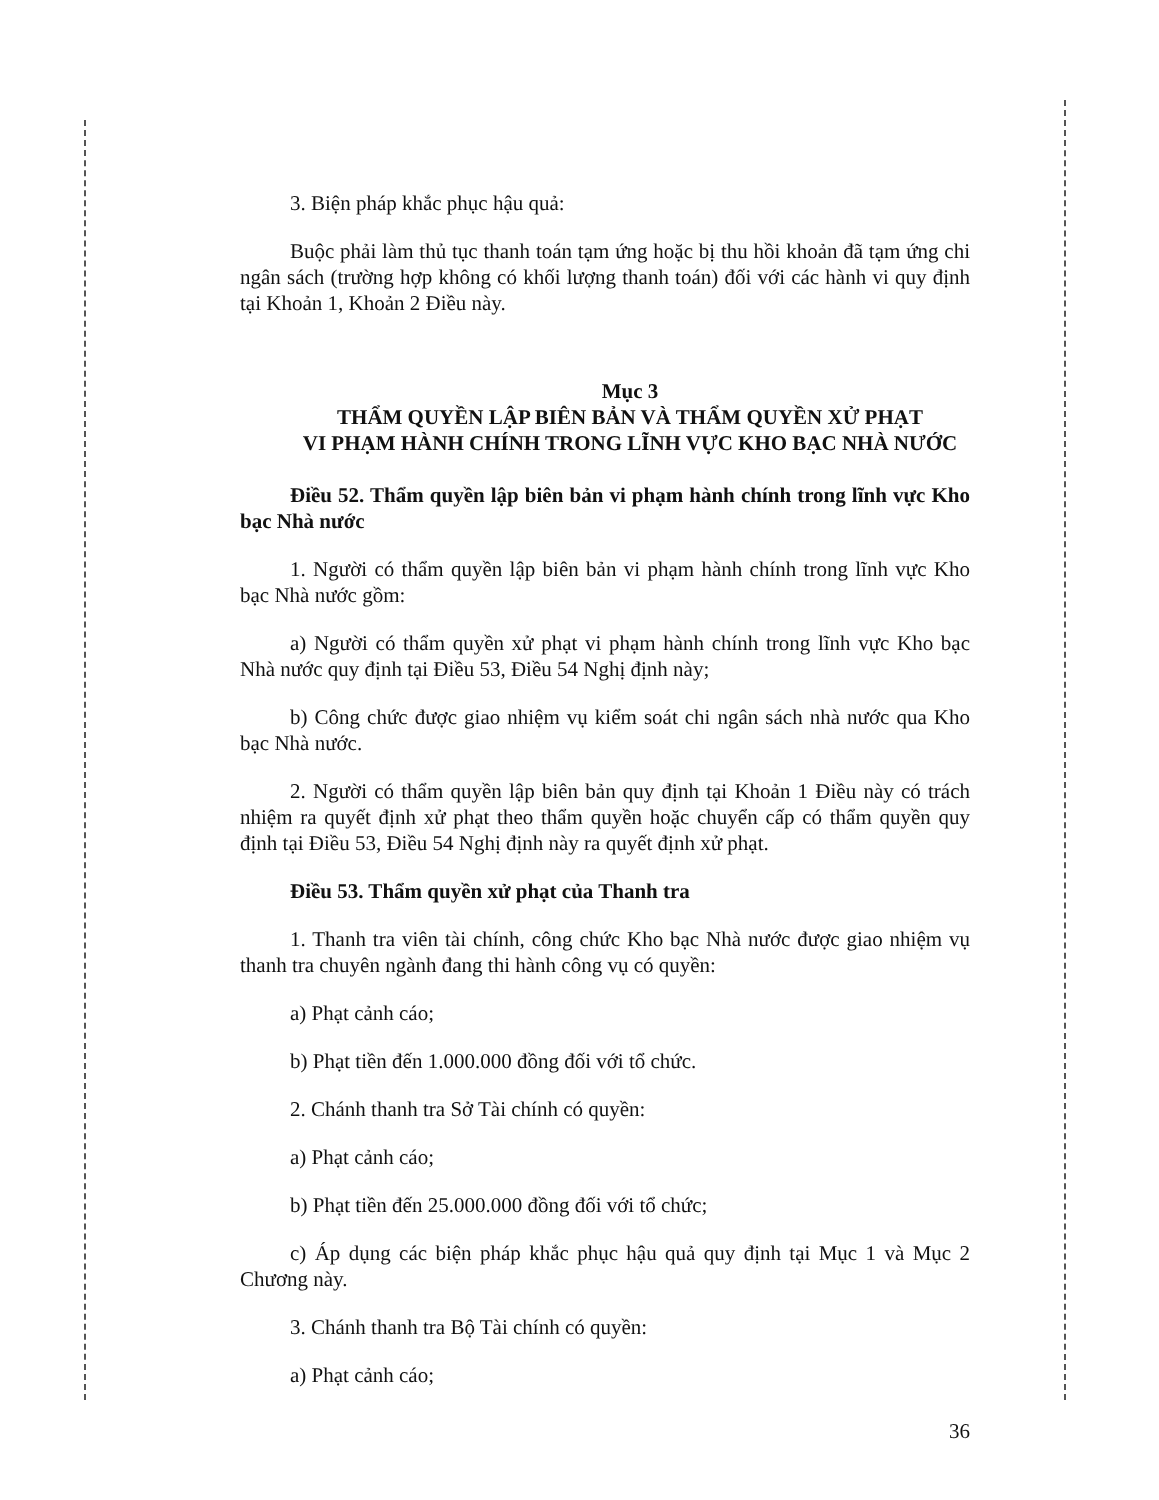3. Biện pháp khắc phục hậu quả:
Buộc phải làm thủ tục thanh toán tạm ứng hoặc bị thu hồi khoản đã tạm ứng chi ngân sách (trường hợp không có khối lượng thanh toán) đối với các hành vi quy định tại Khoản 1, Khoản 2 Điều này.
Mục 3
THẨM QUYỀN LẬP BIÊN BẢN VÀ THẨM QUYỀN XỬ PHẠT
VI PHẠM HÀNH CHÍNH TRONG LĨNH VỰC KHO BẠC NHÀ NƯỚC
Điều 52. Thẩm quyền lập biên bản vi phạm hành chính trong lĩnh vực Kho bạc Nhà nước
1. Người có thẩm quyền lập biên bản vi phạm hành chính trong lĩnh vực Kho bạc Nhà nước gồm:
a) Người có thẩm quyền xử phạt vi phạm hành chính trong lĩnh vực Kho bạc Nhà nước quy định tại Điều 53, Điều 54 Nghị định này;
b) Công chức được giao nhiệm vụ kiểm soát chi ngân sách nhà nước qua Kho bạc Nhà nước.
2. Người có thẩm quyền lập biên bản quy định tại Khoản 1 Điều này có trách nhiệm ra quyết định xử phạt theo thẩm quyền hoặc chuyển cấp có thẩm quyền quy định tại Điều 53, Điều 54 Nghị định này ra quyết định xử phạt.
Điều 53. Thẩm quyền xử phạt của Thanh tra
1. Thanh tra viên tài chính, công chức Kho bạc Nhà nước được giao nhiệm vụ thanh tra chuyên ngành đang thi hành công vụ có quyền:
a) Phạt cảnh cáo;
b) Phạt tiền đến 1.000.000 đồng đối với tổ chức.
2. Chánh thanh tra Sở Tài chính có quyền:
a) Phạt cảnh cáo;
b) Phạt tiền đến 25.000.000 đồng đối với tổ chức;
c) Áp dụng các biện pháp khắc phục hậu quả quy định tại Mục 1 và Mục 2 Chương này.
3. Chánh thanh tra Bộ Tài chính có quyền:
a) Phạt cảnh cáo;
36